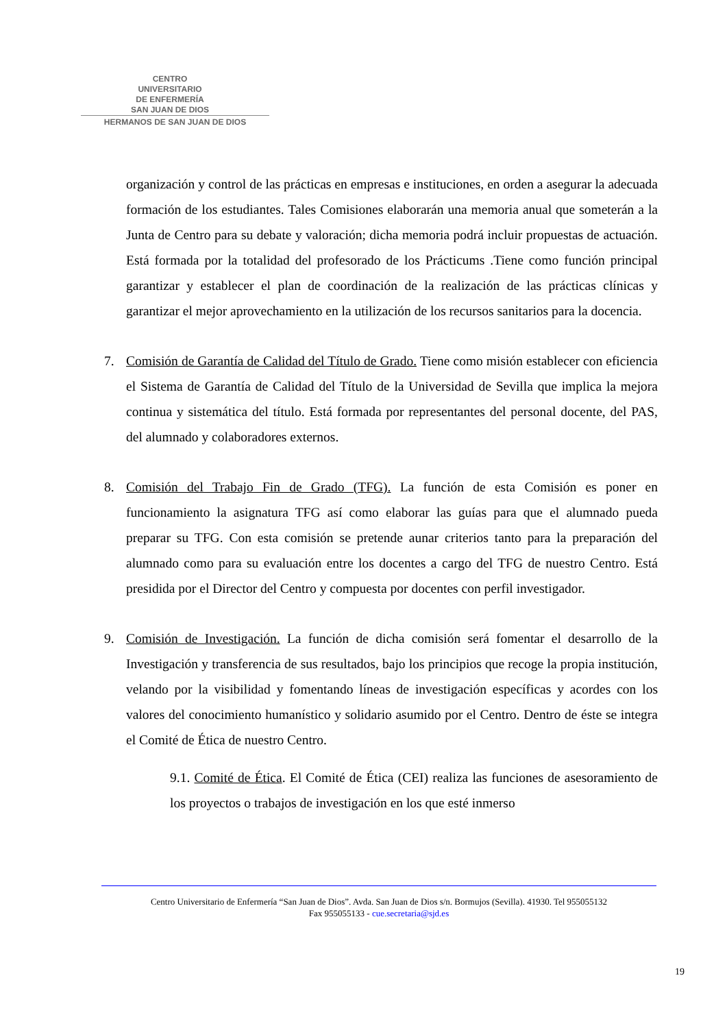CENTRO
UNIVERSITARIO
DE ENFERMERÍA
SAN JUAN DE DIOS
HERMANOS DE SAN JUAN DE DIOS
organización y control de las prácticas en empresas e instituciones, en orden a asegurar la adecuada formación de los estudiantes. Tales Comisiones elaborarán una memoria anual que someterán a la Junta de Centro para su debate y valoración; dicha memoria podrá incluir propuestas de actuación. Está formada por la totalidad del profesorado de los Prácticums .Tiene como función principal garantizar y establecer el plan de coordinación de la realización de las prácticas clínicas y garantizar el mejor aprovechamiento en la utilización de los recursos sanitarios para la docencia.
7. Comisión de Garantía de Calidad del Título de Grado. Tiene como misión establecer con eficiencia el Sistema de Garantía de Calidad del Título de la Universidad de Sevilla que implica la mejora continua y sistemática del título. Está formada por representantes del personal docente, del PAS, del alumnado y colaboradores externos.
8. Comisión del Trabajo Fin de Grado (TFG). La función de esta Comisión es poner en funcionamiento la asignatura TFG así como elaborar las guías para que el alumnado pueda preparar su TFG. Con esta comisión se pretende aunar criterios tanto para la preparación del alumnado como para su evaluación entre los docentes a cargo del TFG de nuestro Centro. Está presidida por el Director del Centro y compuesta por docentes con perfil investigador.
9. Comisión de Investigación. La función de dicha comisión será fomentar el desarrollo de la Investigación y transferencia de sus resultados, bajo los principios que recoge la propia institución, velando por la visibilidad y fomentando líneas de investigación específicas y acordes con los valores del conocimiento humanístico y solidario asumido por el Centro. Dentro de éste se integra el Comité de Ética de nuestro Centro.
9.1. Comité de Ética. El Comité de Ética (CEI) realiza las funciones de asesoramiento de los proyectos o trabajos de investigación en los que esté inmerso
Centro Universitario de Enfermería “San Juan de Dios”. Avda. San Juan de Dios s/n. Bormujos (Sevilla). 41930. Tel 955055132
Fax 955055133 - cue.secretaria@sjd.es
19